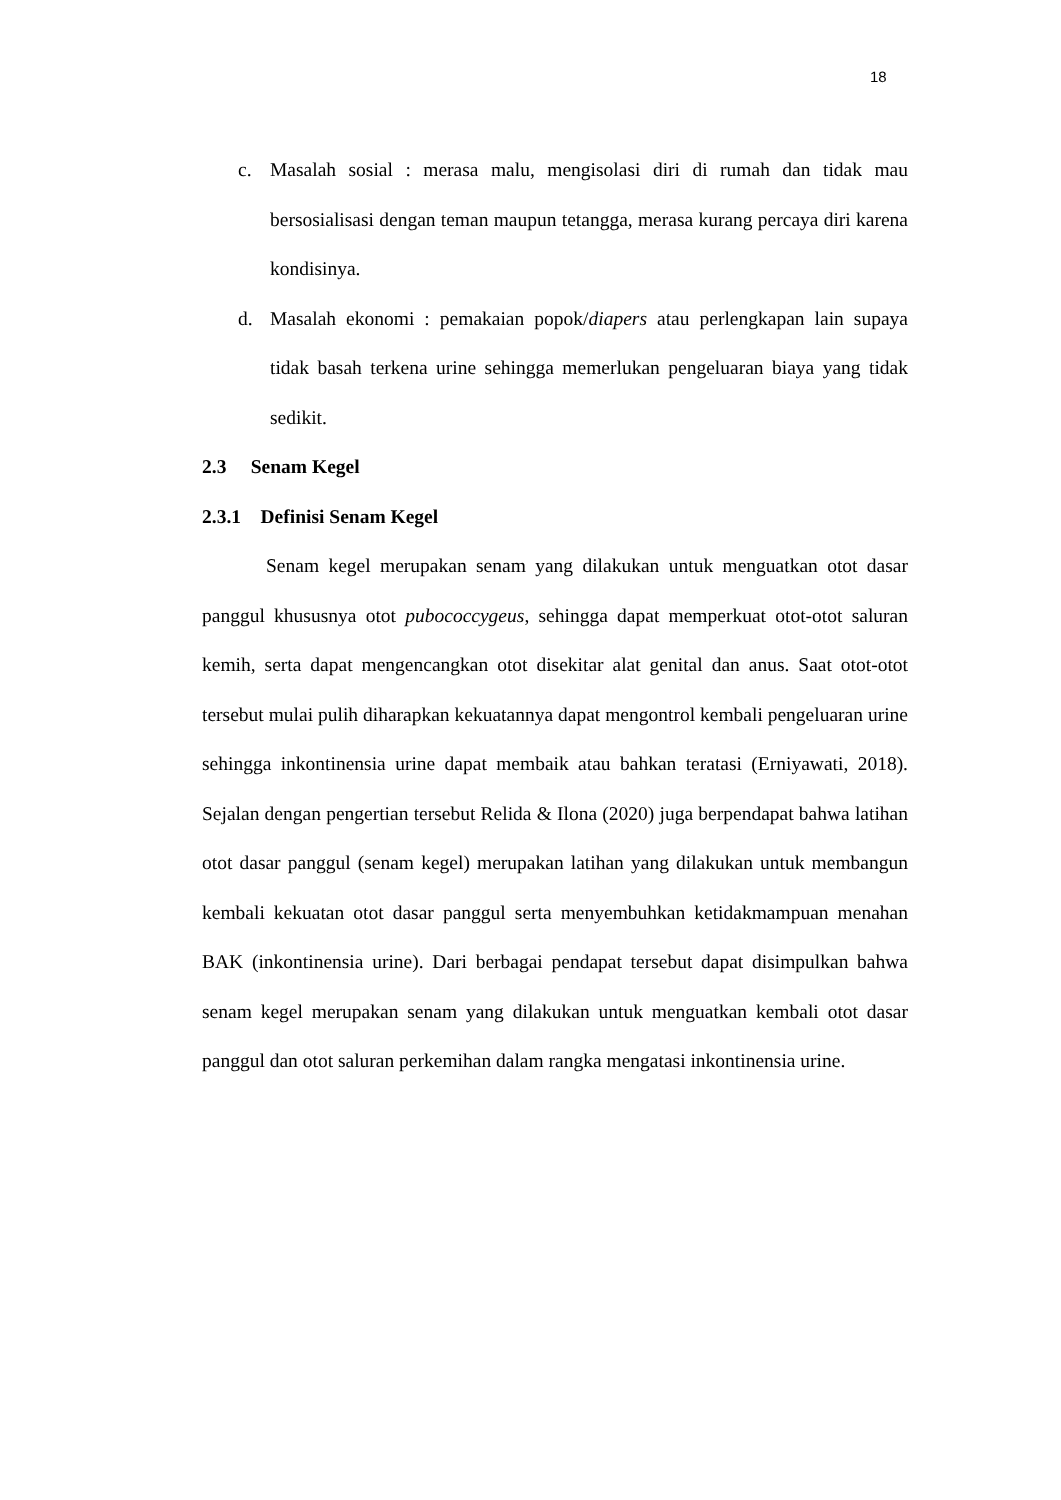18
c. Masalah sosial : merasa malu, mengisolasi diri di rumah dan tidak mau bersosialisasi dengan teman maupun tetangga, merasa kurang percaya diri karena kondisinya.
d. Masalah ekonomi : pemakaian popok/diapers atau perlengkapan lain supaya tidak basah terkena urine sehingga memerlukan pengeluaran biaya yang tidak sedikit.
2.3 Senam Kegel
2.3.1 Definisi Senam Kegel
Senam kegel merupakan senam yang dilakukan untuk menguatkan otot dasar panggul khususnya otot pubococcygeus, sehingga dapat memperkuat otot-otot saluran kemih, serta dapat mengencangkan otot disekitar alat genital dan anus. Saat otot-otot tersebut mulai pulih diharapkan kekuatannya dapat mengontrol kembali pengeluaran urine sehingga inkontinensia urine dapat membaik atau bahkan teratasi (Erniyawati, 2018). Sejalan dengan pengertian tersebut Relida & Ilona (2020) juga berpendapat bahwa latihan otot dasar panggul (senam kegel) merupakan latihan yang dilakukan untuk membangun kembali kekuatan otot dasar panggul serta menyembuhkan ketidakmampuan menahan BAK (inkontinensia urine). Dari berbagai pendapat tersebut dapat disimpulkan bahwa senam kegel merupakan senam yang dilakukan untuk menguatkan kembali otot dasar panggul dan otot saluran perkemihan dalam rangka mengatasi inkontinensia urine.